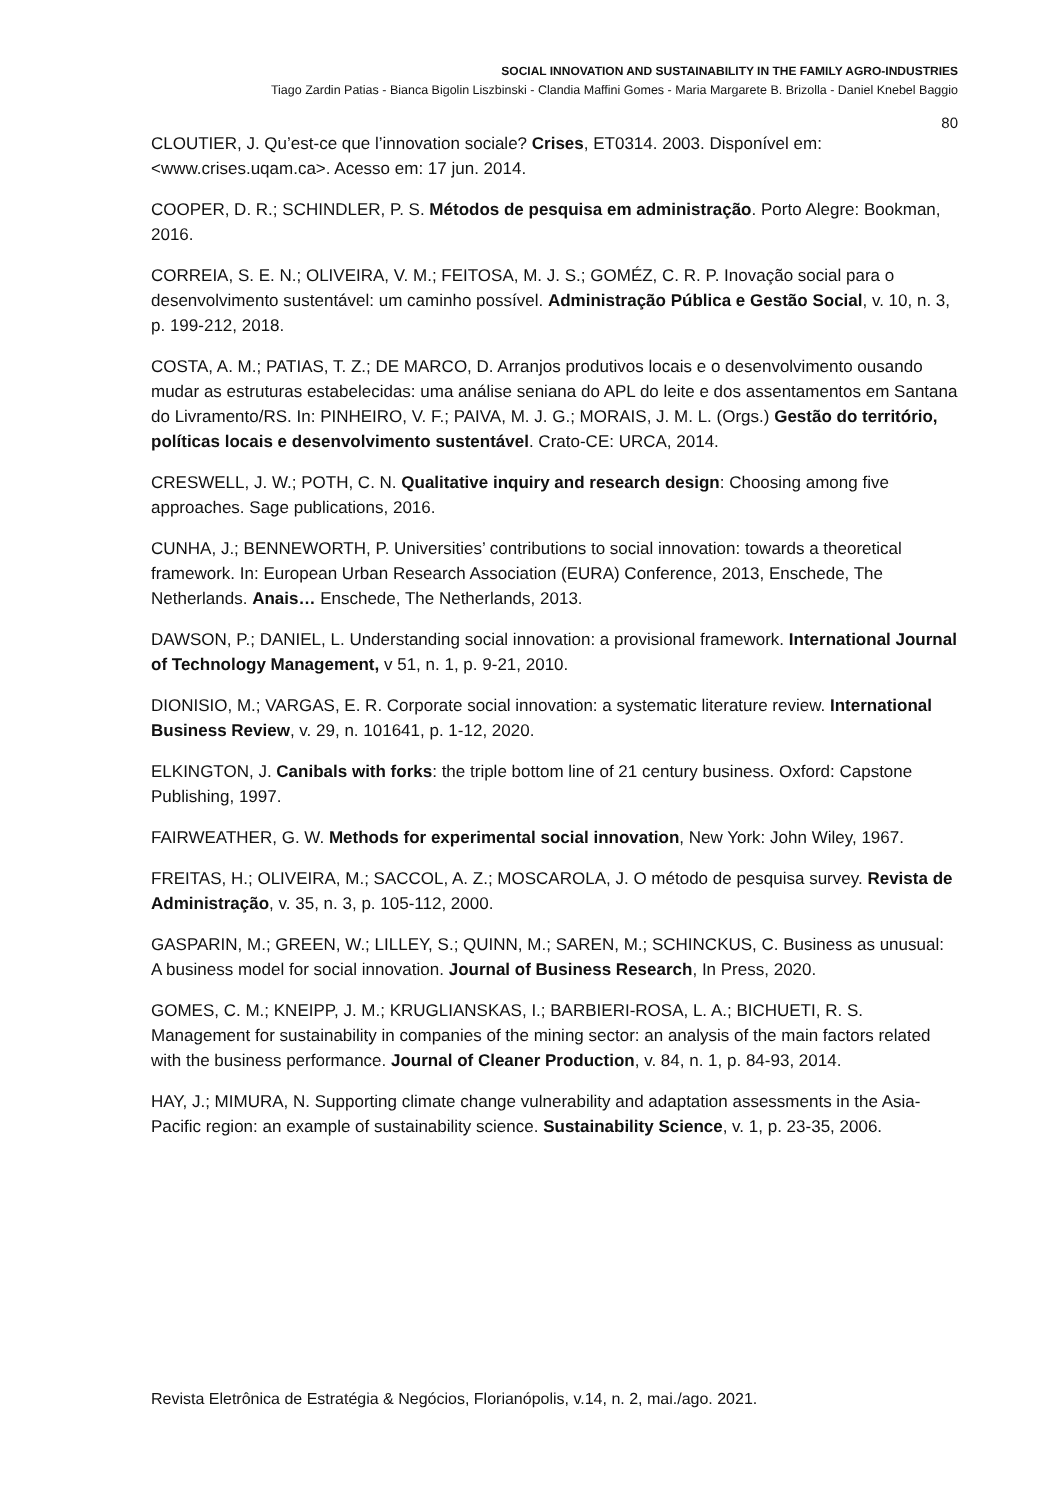SOCIAL INNOVATION AND SUSTAINABILITY IN THE FAMILY AGRO-INDUSTRIES
Tiago Zardin Patias - Bianca Bigolin Liszbinski - Clandia Maffini Gomes - Maria Margarete B. Brizolla - Daniel Knebel Baggio
80
CLOUTIER, J. Qu’est-ce que l’innovation sociale? Crises, ET0314. 2003. Disponível em: <www.crises.uqam.ca>. Acesso em: 17 jun. 2014.
COOPER, D. R.; SCHINDLER, P. S. Métodos de pesquisa em administração. Porto Alegre: Bookman, 2016.
CORREIA, S. E. N.; OLIVEIRA, V. M.; FEITOSA, M. J. S.; GOMÉZ, C. R. P. Inovação social para o desenvolvimento sustentável: um caminho possível. Administração Pública e Gestão Social, v. 10, n. 3, p. 199-212, 2018.
COSTA, A. M.; PATIAS, T. Z.; DE MARCO, D. Arranjos produtivos locais e o desenvolvimento ousando mudar as estruturas estabelecidas: uma análise seniana do APL do leite e dos assentamentos em Santana do Livramento/RS. In: PINHEIRO, V. F.; PAIVA, M. J. G.; MORAIS, J. M. L. (Orgs.) Gestão do território, políticas locais e desenvolvimento sustentável. Crato-CE: URCA, 2014.
CRESWELL, J. W.; POTH, C. N. Qualitative inquiry and research design: Choosing among five approaches. Sage publications, 2016.
CUNHA, J.; BENNEWORTH, P. Universities’ contributions to social innovation: towards a theoretical framework. In: European Urban Research Association (EURA) Conference, 2013, Enschede, The Netherlands. Anais… Enschede, The Netherlands, 2013.
DAWSON, P.; DANIEL, L. Understanding social innovation: a provisional framework. International Journal of Technology Management, v 51, n. 1, p. 9-21, 2010.
DIONISIO, M.; VARGAS, E. R. Corporate social innovation: a systematic literature review. International Business Review, v. 29, n. 101641, p. 1-12, 2020.
ELKINGTON, J. Canibals with forks: the triple bottom line of 21 century business. Oxford: Capstone Publishing, 1997.
FAIRWEATHER, G. W. Methods for experimental social innovation, New York: John Wiley, 1967.
FREITAS, H.; OLIVEIRA, M.; SACCOL, A. Z.; MOSCAROLA, J. O método de pesquisa survey. Revista de Administração, v. 35, n. 3, p. 105-112, 2000.
GASPARIN, M.; GREEN, W.; LILLEY, S.; QUINN, M.; SAREN, M.; SCHINCKUS, C. Business as unusual: A business model for social innovation. Journal of Business Research, In Press, 2020.
GOMES, C. M.; KNEIPP, J. M.; KRUGLIANSKAS, I.; BARBIERI-ROSA, L. A.; BICHUETI, R. S. Management for sustainability in companies of the mining sector: an analysis of the main factors related with the business performance. Journal of Cleaner Production, v. 84, n. 1, p. 84-93, 2014.
HAY, J.; MIMURA, N. Supporting climate change vulnerability and adaptation assessments in the Asia-Pacific region: an example of sustainability science. Sustainability Science, v. 1, p. 23-35, 2006.
Revista Eletrônica de Estratégia & Negócios, Florianópolis, v.14, n. 2, mai./ago. 2021.